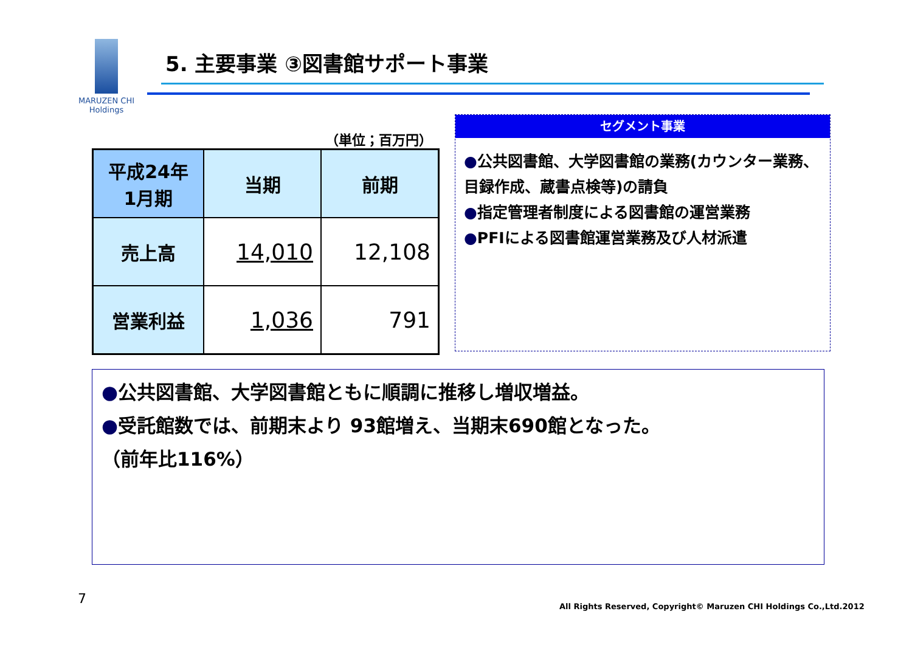MARUZEN CHI
Holdings
5. 主要事業 ③図書館サポート事業
（単位；百万円）
| 平成24年 1月期 | 当期 | 前期 |
| --- | --- | --- |
| 売上高 | 14,010 | 12,108 |
| 営業利益 | 1,036 | 791 |
セグメント事業
●公共図書館、大学図書館の業務(カウンター業務、目録作成、蔵書点検等)の請負
●指定管理者制度による図書館の運営業務
●PFIによる図書館運営業務及び人材派遣
●公共図書館、大学図書館ともに順調に推移し増収増益。
●受託館数では、前期末より 93館増え、当期末690館となった。
（前年比116%）
7
All Rights Reserved, Copyright© Maruzen CHI Holdings Co.,Ltd.2012